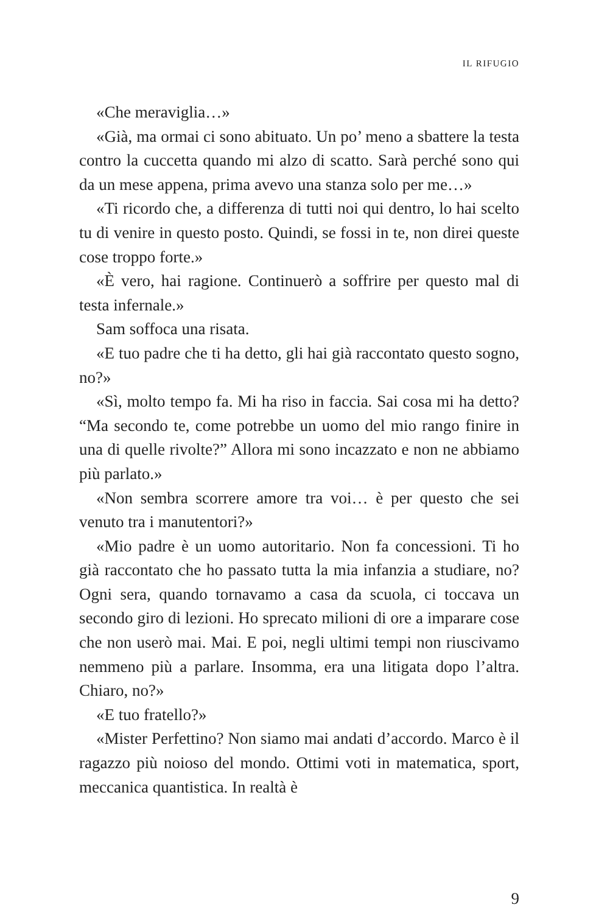IL RIFUGIO
«Che meraviglia…»
«Già, ma ormai ci sono abituato. Un po’ meno a sbattere la testa contro la cuccetta quando mi alzo di scatto. Sarà perché sono qui da un mese appena, prima avevo una stanza solo per me…»
«Ti ricordo che, a differenza di tutti noi qui dentro, lo hai scelto tu di venire in questo posto. Quindi, se fossi in te, non direi queste cose troppo forte.»
«È vero, hai ragione. Continuerò a soffrire per questo mal di testa infernale.»
Sam soffoca una risata.
«E tuo padre che ti ha detto, gli hai già raccontato questo sogno, no?»
«Sì, molto tempo fa. Mi ha riso in faccia. Sai cosa mi ha detto? “Ma secondo te, come potrebbe un uomo del mio rango finire in una di quelle rivolte?” Allora mi sono incazzato e non ne abbiamo più parlato.»
«Non sembra scorrere amore tra voi… è per questo che sei venuto tra i manutentori?»
«Mio padre è un uomo autoritario. Non fa concessioni. Ti ho già raccontato che ho passato tutta la mia infanzia a studiare, no? Ogni sera, quando tornavamo a casa da scuola, ci toccava un secondo giro di lezioni. Ho sprecato milioni di ore a imparare cose che non userò mai. Mai. E poi, negli ultimi tempi non riuscivamo nemmeno più a parlare. Insomma, era una litigata dopo l’altra. Chiaro, no?»
«E tuo fratello?»
«Mister Perfettino? Non siamo mai andati d’accordo. Marco è il ragazzo più noioso del mondo. Ottimi voti in matematica, sport, meccanica quantistica. In realtà è
9